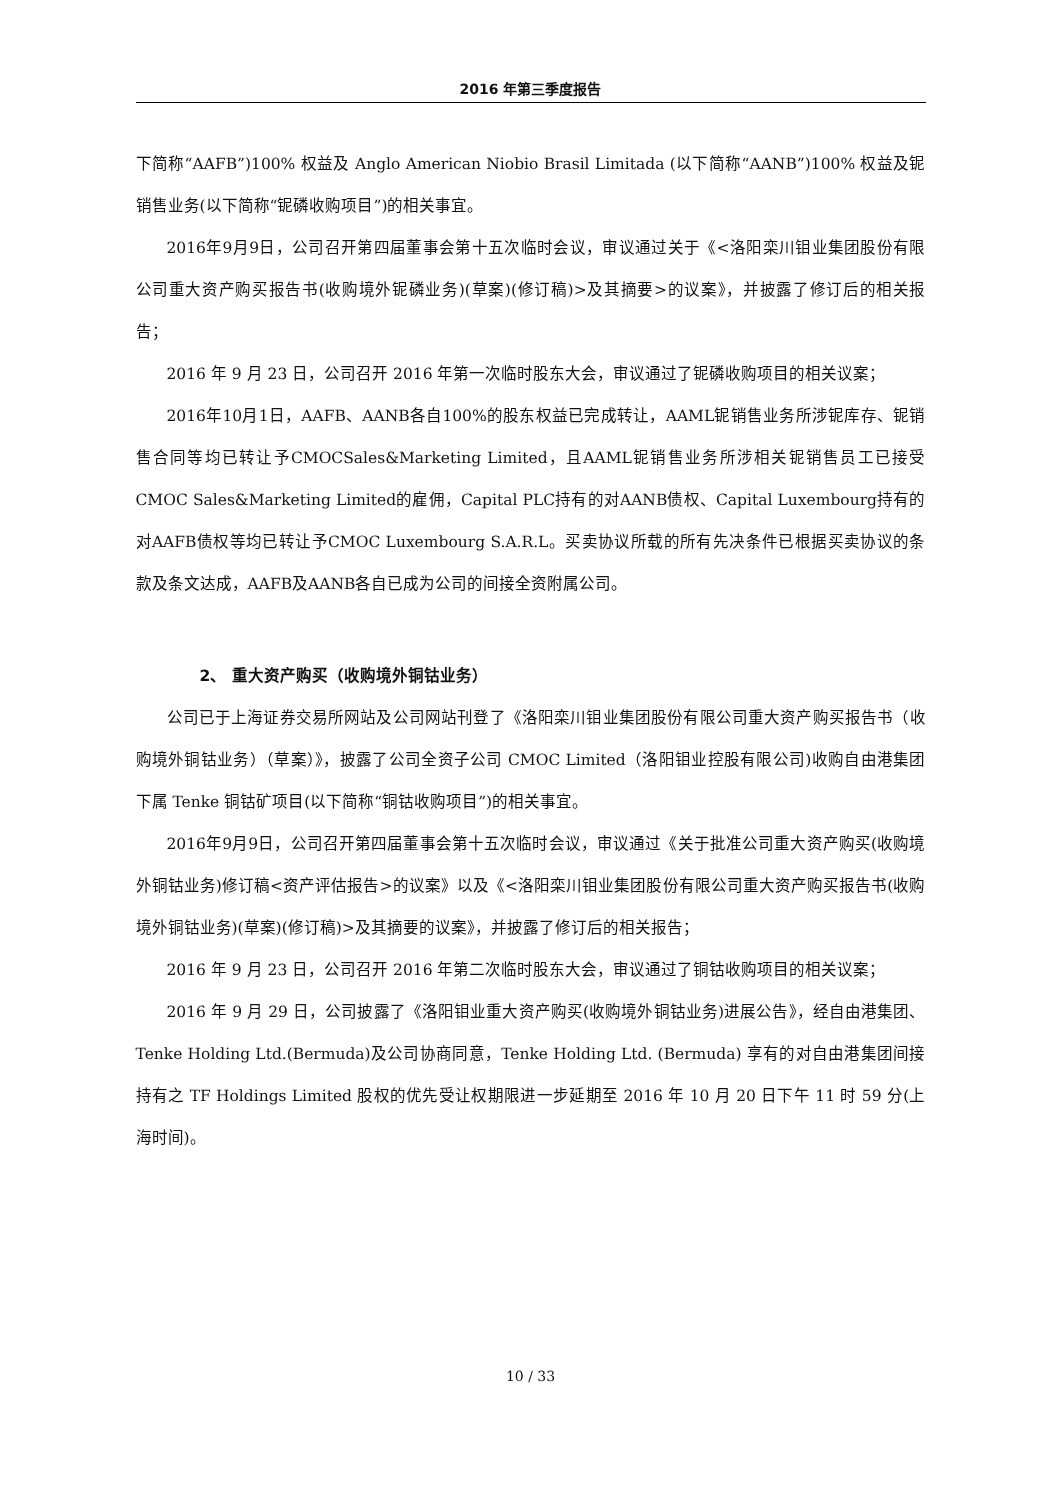2016 年第三季度报告
下简称“AAFB”)100% 权益及 Anglo American Niobio Brasil Limitada (以下简称“AANB”)100% 权益及铌销售业务(以下简称“铌磷收购项目”)的相关事宜。
2016年9月9日，公司召开第四届董事会第十五次临时会议，审议通过关于《<洛阳栾川钼业集团股份有限公司重大资产购买报告书(收购境外铌磷业务)(草案)(修订稿)>及其摘要>的议案》，并披露了修订后的相关报告；
2016 年 9 月 23 日，公司召开 2016 年第一次临时股东大会，审议通过了铌磷收购项目的相关议案；
2016年10月1日，AAFB、AANB各自100%的股东权益已完成转让，AAML铌销售业务所涉铌库存、铌销售合同等均已转让予CMOCSales&Marketing Limited，且AAML铌销售业务所涉相关铌销售员工已接受CMOC Sales&Marketing Limited的雇佣，Capital PLC持有的对AANB债权、Capital Luxembourg持有的对AAFB债权等均已转让予CMOC Luxembourg S.A.R.L。买卖协议所载的所有先决条件已根据买卖协议的条款及条文达成，AAFB及AANB各自已成为公司的间接全资附属公司。
2、 重大资产购买（收购境外铜钴业务）
公司已于上海证券交易所网站及公司网站刊登了《洛阳栾川钼业集团股份有限公司重大资产购买报告书（收购境外铜钴业务）（草案）》，披露了公司全资子公司 CMOC Limited（洛阳钼业控股有限公司)收购自由港集团下属 Tenke 铜钴矿项目(以下简称“铜钴收购项目”)的相关事宜。
2016年9月9日，公司召开第四届董事会第十五次临时会议，审议通过《关于批准公司重大资产购买(收购境外铜钴业务)修订稿<资产评估报告>的议案》以及《<洛阳栾川钼业集团股份有限公司重大资产购买报告书(收购境外铜钴业务)(草案)(修订稿)>及其摘要的议案》，并披露了修订后的相关报告；
2016 年 9 月 23 日，公司召开 2016 年第二次临时股东大会，审议通过了铜钴收购项目的相关议案；
2016 年 9 月 29 日，公司披露了《洛阳钼业重大资产购买(收购境外铜钴业务)进展公告》，经自由港集团、Tenke Holding Ltd.(Bermuda)及公司协商同意，Tenke Holding Ltd. (Bermuda) 享有的对自由港集团间接持有之 TF Holdings Limited 股权的优先受让权期限进一步延期至 2016 年 10 月 20 日下午 11 时 59 分(上海时间)。
10 / 33